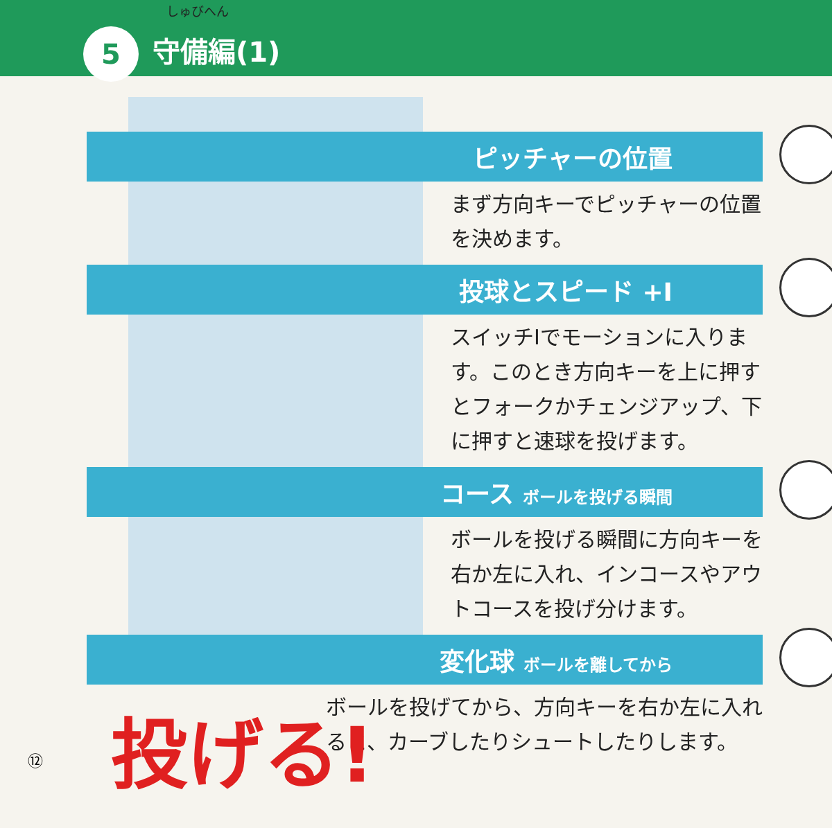しゅびへん
5 守備編(1)
ピッチャーの位置
まず方向キーでピッチャーの位置を決めます。
投球とスピード +I
スイッチIでモーションに入ります。このとき方向キーを上に押すとフォークかチェンジアップ、下に押すと速球を投げます。
コース ボールを投げる瞬間
ボールを投げる瞬間に方向キーを右か左に入れ、インコースやアウトコースを投げ分けます。
変化球 ボールを離してから
ボールを投げてから、方向キーを右か左に入れると、カーブしたりシュートしたりします。
投げる!
⑫